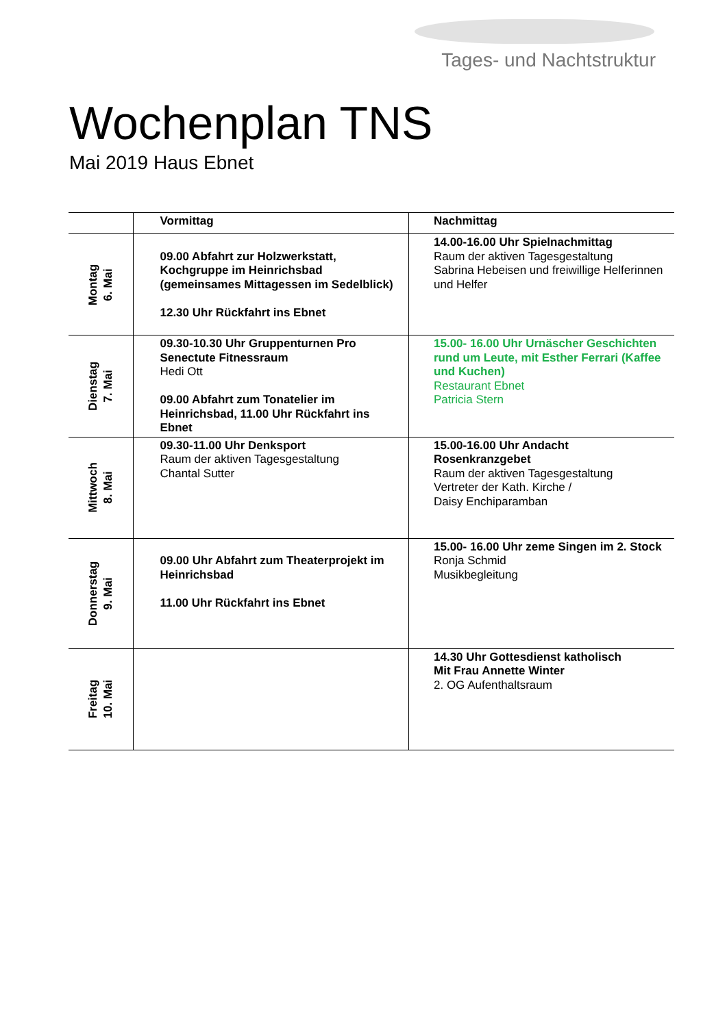Tages- und Nachtstruktur
Wochenplan TNS
Mai 2019 Haus Ebnet
| | Vormittag | Nachmittag |
| --- | --- | --- |
| Montag 6. Mai | 09.00 Abfahrt zur Holzwerkstatt, Kochgruppe im Heinrichsbad (gemeinsames Mittagessen im Sedelblick) 12.30 Uhr Rückfahrt ins Ebnet | 14.00-16.00 Uhr Spielnachmittag Raum der aktiven Tagesgestaltung Sabrina Hebeisen und freiwillige Helferinnen und Helfer |
| Dienstag 7. Mai | 09.30-10.30 Uhr Gruppenturnen Pro Senectute Fitnessraum Hedi Ott 09.00 Abfahrt zum Tonatelier im Heinrichsbad, 11.00 Uhr Rückfahrt ins Ebnet | 15.00- 16.00 Uhr Urnäscher Geschichten rund um Leute, mit Esther Ferrari (Kaffee und Kuchen) Restaurant Ebnet Patricia Stern |
| Mittwoch 8. Mai | 09.30-11.00 Uhr Denksport Raum der aktiven Tagesgestaltung Chantal Sutter | 15.00-16.00 Uhr Andacht Rosenkranzgebet Raum der aktiven Tagesgestaltung Vertreter der Kath. Kirche / Daisy Enchiparamban |
| Donnerstag 9. Mai | 09.00 Uhr Abfahrt zum Theaterprojekt im Heinrichsbad 11.00 Uhr Rückfahrt ins Ebnet | 15.00- 16.00 Uhr zeme Singen im 2. Stock Ronja Schmid Musikbegleitung |
| Freitag 10. Mai | | 14.30 Uhr Gottesdienst katholisch Mit Frau Annette Winter 2. OG Aufenthaltsraum |